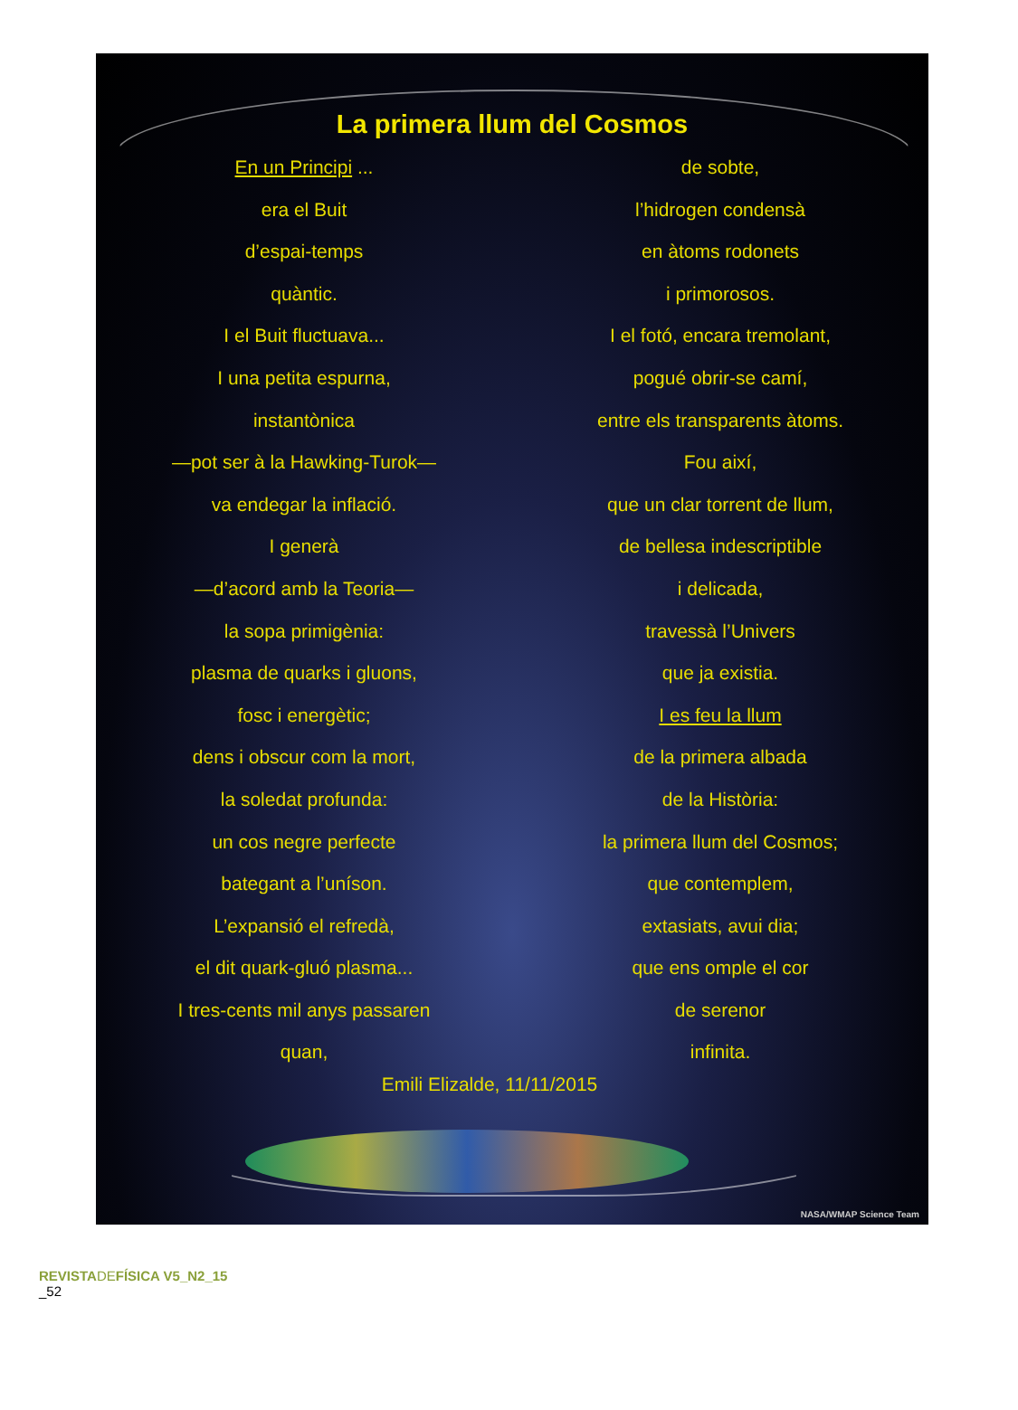La primera llum del Cosmos
En un Principi ...
era el Buit
d’espai-temps
quàntic.
I el Buit fluctuava...
I una petita espurna,
instantònica
—pot ser à la Hawking-Turok—
va endegar la inflació.
I generà
—d’acord amb la Teoria—
la sopa primigènia:
plasma de quarks i gluons,
fosc i energètic;
dens i obscur com la mort,
la soledat profunda:
un cos negre perfecte
bategant a l’uníson.
L’expansió el refredà,
el dit quark-gluó plasma...
I tres-cents mil anys passaren
quan,
de sobte,
l’hidrogen condensà
en àtoms rodonets
i primorosos.
I el fotó, encara tremolant,
pogué obrir-se camí,
entre els transparents àtoms.
Fou així,
que un clar torrent de llum,
de bellesa indescriptible
i delicada,
travessà l’Univers
que ja existia.
I es feu la llum
de la primera albada
de la Història:
la primera llum del Cosmos;
que contemplem,
extasiats, avui dia;
que ens omple el cor
de serenor
infinita.
Emili Elizalde, 11/11/2015
NASA/WMAP Science Team
REVISTA DE FÍSICA V5_N2_15
_52